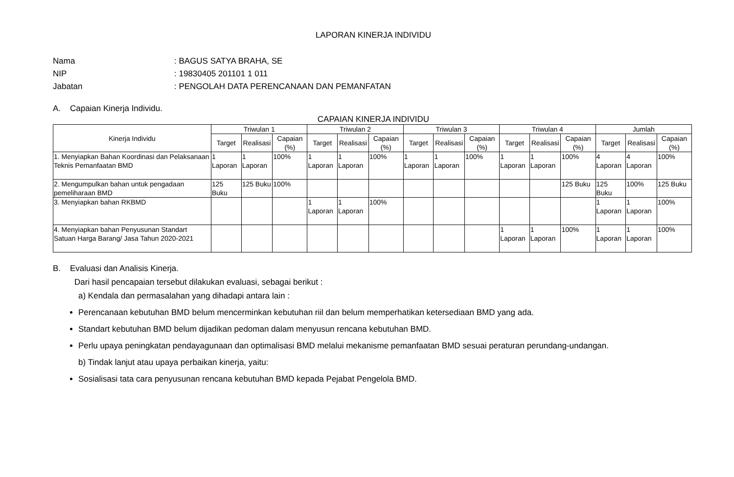LAPORAN KINERJA INDIVIDU
Nama: BAGUS SATYA BRAHA, SE
NIP: 19830405 201101 1 011
Jabatan: PENGOLAH DATA PERENCANAAN DAN PEMANFATAN
A. Capaian Kinerja Individu.
CAPAIAN KINERJA INDIVIDU
| Kinerja Individu | Triwulan 1 | | | Triwulan 2 | | | Triwulan 3 | | | Triwulan 4 | | | Jumlah | | |
| --- | --- | --- | --- | --- | --- | --- | --- | --- | --- | --- | --- | --- | --- | --- | --- |
| | Target | Realisasi | Capaian (%) | Target | Realisasi | Capaian (%) | Target | Realisasi | Capaian (%) | Target | Realisasi | Capaian (%) | Target | Realisasi | Capaian (%) |
| 1. Menyiapkan Bahan Koordinasi dan Pelaksanaan Teknis Pemanfaatan BMD | 1 Laporan | 1 Laporan | 100% | 1 Laporan | 1 Laporan | 100% | 1 Laporan | 1 Laporan | 100% | 1 Laporan | 1 Laporan | 100% | 4 Laporan | 4 Laporan | 100% |
| 2. Mengumpulkan bahan untuk pengadaan pemeliharaan BMD | 125 Buku | 125 Buku | 100% | | | | | | | | | 125 Buku | 125 Buku | 100% | 125 Buku |
| 3. Menyiapkan bahan RKBMD | | | | 1 Laporan | 1 Laporan | 100% | | | | | | | 1 Laporan | 1 Laporan | 100% |
| 4. Menyiapkan bahan Penyusunan Standart Satuan Harga Barang/ Jasa Tahun 2020-2021 | | | | | | | | | | 1 Laporan | 1 Laporan | 100% | 1 Laporan | 1 Laporan | 100% |
B. Evaluasi dan Analisis Kinerja.
Dari hasil pencapaian tersebut dilakukan evaluasi, sebagai berikut :
a) Kendala dan permasalahan yang dihadapi antara lain :
Perencanaan kebutuhan BMD belum mencerminkan kebutuhan riil dan belum memperhatikan ketersediaan BMD yang ada.
Standart kebutuhan BMD belum dijadikan pedoman dalam menyusun rencana kebutuhan BMD.
Perlu upaya peningkatan pendayagunaan dan optimalisasi BMD melalui mekanisme pemanfaatan BMD sesuai peraturan perundang-undangan.
b) Tindak lanjut atau upaya perbaikan kinerja, yaitu:
Sosialisasi tata cara penyusunan rencana kebutuhan BMD kepada Pejabat Pengelola BMD.